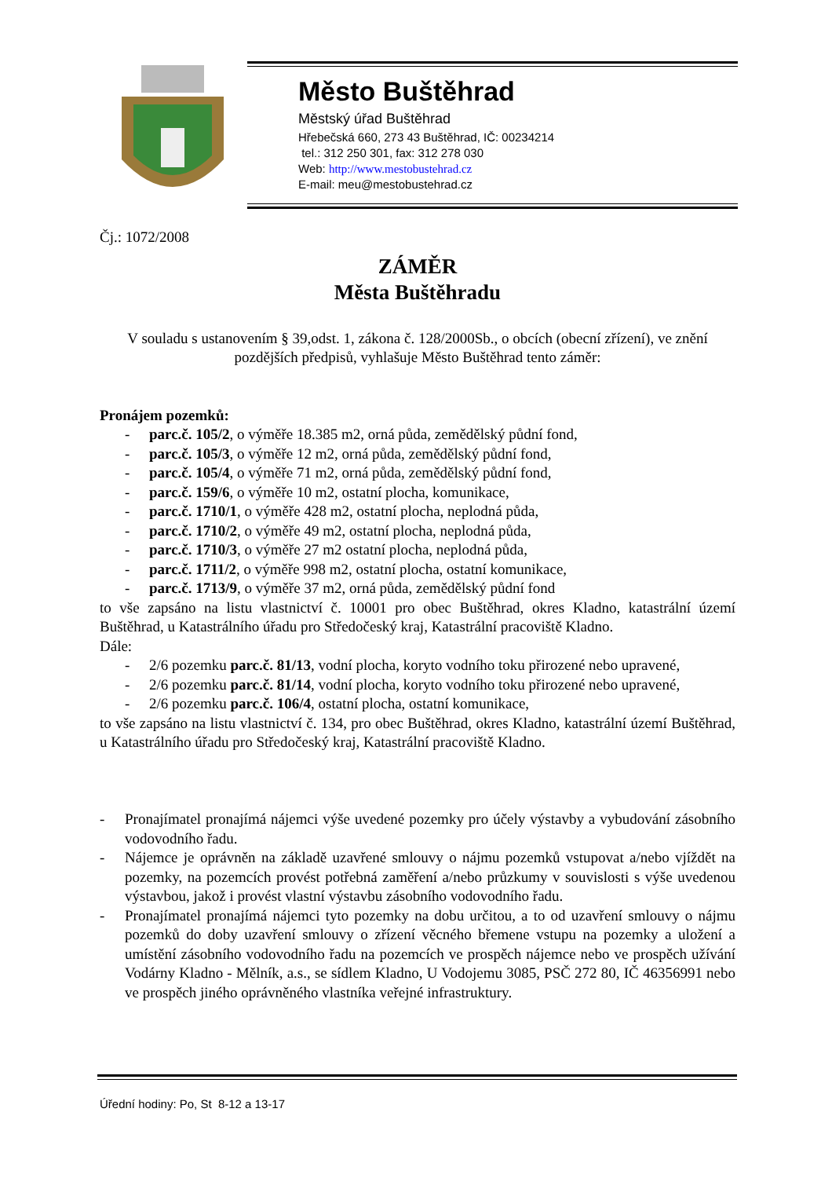Město Buštěhrad
Městský úřad Buštěhrad
Hřebečská 660, 273 43 Buštěhrad, IČ: 00234214
tel.: 312 250 301, fax: 312 278 030
Web: http://www.mestobustehrad.cz
E-mail: meu@mestobustehrad.cz
Čj.: 1072/2008
ZÁMĚR
Města Buštěhradu
V souladu s ustanovením § 39,odst. 1, zákona č. 128/2000Sb., o obcích (obecní zřízení), ve znění pozdějších předpisů, vyhlašuje Město Buštěhrad tento záměr:
Pronájem pozemků:
- parc.č. 105/2, o výměře 18.385 m2, orná půda, zemědělský půdní fond,
- parc.č. 105/3, o výměře 12 m2, orná půda, zemědělský půdní fond,
- parc.č. 105/4, o výměře 71 m2, orná půda, zemědělský půdní fond,
- parc.č. 159/6, o výměře 10 m2, ostatní plocha, komunikace,
- parc.č. 1710/1, o výměře 428 m2, ostatní plocha, neplodná půda,
- parc.č. 1710/2, o výměře 49 m2, ostatní plocha, neplodná půda,
- parc.č. 1710/3, o výměře 27 m2 ostatní plocha, neplodná půda,
- parc.č. 1711/2, o výměře 998 m2, ostatní plocha, ostatní komunikace,
- parc.č. 1713/9, o výměře 37 m2, orná půda, zemědělský půdní fond
to vše zapsáno na listu vlastnictví č. 10001 pro obec Buštěhrad, okres Kladno, katastrální území Buštěhrad, u Katastrálního úřadu pro Středočeský kraj, Katastrální pracoviště Kladno.
Dále:
- 2/6 pozemku parc.č. 81/13, vodní plocha, koryto vodního toku přirozené nebo upravené,
- 2/6 pozemku parc.č. 81/14, vodní plocha, koryto vodního toku přirozené nebo upravené,
- 2/6 pozemku parc.č. 106/4, ostatní plocha, ostatní komunikace,
to vše zapsáno na listu vlastnictví č. 134, pro obec Buštěhrad, okres Kladno, katastrální území Buštěhrad, u Katastrálního úřadu pro Středočeský kraj, Katastrální pracoviště Kladno.
- Pronajímatel pronajímá nájemci výše uvedené pozemky pro účely výstavby a vybudování zásobního vodovodního řadu.
- Nájemce je oprávněn na základě uzavřené smlouvy o nájmu pozemků vstupovat a/nebo vjíždět na pozemky, na pozemcích provést potřebná zaměření a/nebo průzkumy v souvislosti s výše uvedenou výstavbou, jakož i provést vlastní výstavbu zásobního vodovodního řadu.
- Pronajímatel pronajímá nájemci tyto pozemky na dobu určitou, a to od uzavření smlouvy o nájmu pozemků do doby uzavření smlouvy o zřízení věcného břemene vstupu na pozemky a uložení a umístění zásobního vodovodního řadu na pozemcích ve prospěch nájemce nebo ve prospěch užívání Vodárny Kladno - Mělník, a.s., se sídlem Kladno, U Vodojemu 3085, PSČ 272 80, IČ 46356991 nebo ve prospěch jiného oprávněného vlastníka veřejné infrastruktury.
Úřední hodiny: Po, St 8-12 a 13-17